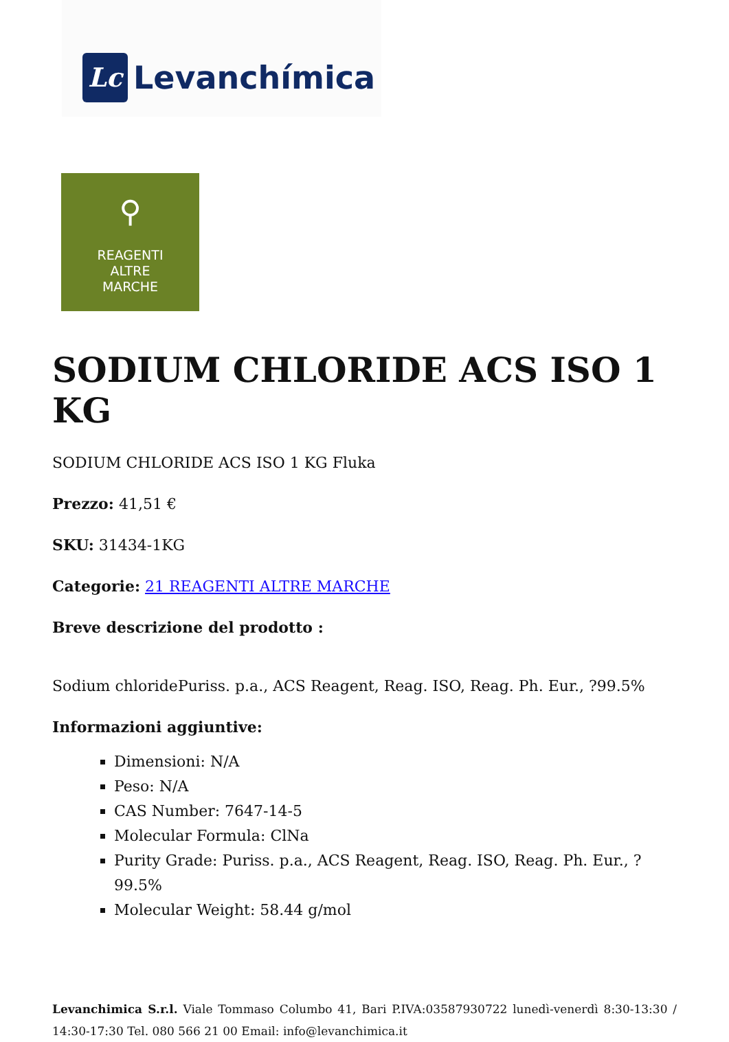Lc
Levanchímica
⚲
REAGENTI
ALTRE
MARCHE
SODIUM CHLORIDE ACS ISO 1 KG
SODIUM CHLORIDE ACS ISO 1 KG Fluka
Prezzo: 41,51 €
SKU: 31434-1KG
Categorie: 21 REAGENTI ALTRE MARCHE
Breve descrizione del prodotto :
Sodium chloridePuriss. p.a., ACS Reagent, Reag. ISO, Reag. Ph. Eur., ?99.5%
Informazioni aggiuntive:
Dimensioni: N/A
Peso: N/A
CAS Number: 7647-14-5
Molecular Formula: ClNa
Purity Grade: Puriss. p.a., ACS Reagent, Reag. ISO, Reag. Ph. Eur., ?99.5%
Molecular Weight: 58.44 g/mol
Levanchimica S.r.l. Viale Tommaso Columbo 41, Bari P.IVA:03587930722 lunedì-venerdì 8:30-13:30 / 14:30-17:30 Tel. 080 566 21 00 Email: info@levanchimica.it